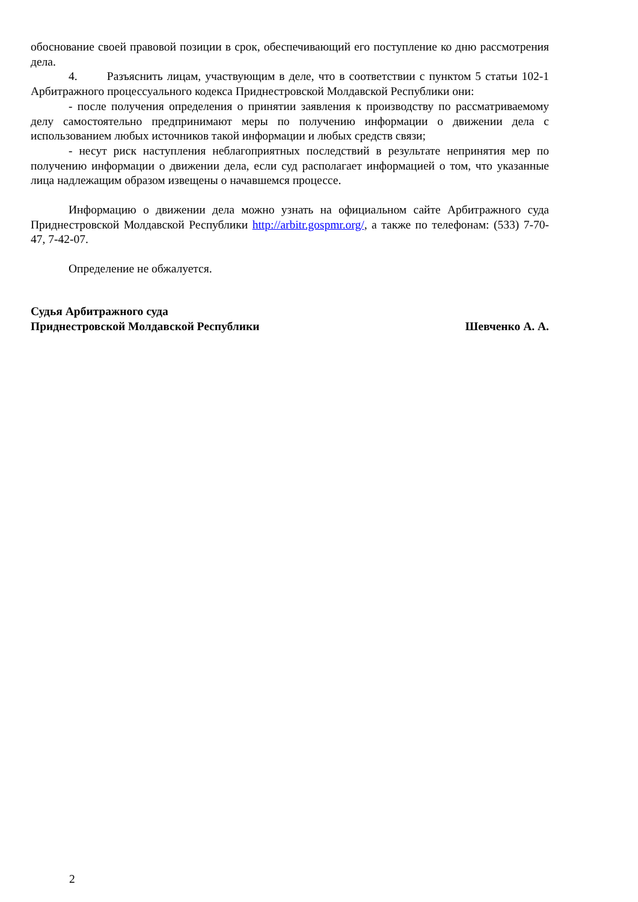обоснование своей правовой позиции в срок, обеспечивающий его поступление ко дню рассмотрения дела.
4. Разъяснить лицам, участвующим в деле, что в соответствии с пунктом 5 статьи 102-1 Арбитражного процессуального кодекса Приднестровской Молдавской Республики они:
- после получения определения о принятии заявления к производству по рассматриваемому делу самостоятельно предпринимают меры по получению информации о движении дела с использованием любых источников такой информации и любых средств связи;
- несут риск наступления неблагоприятных последствий в результате непринятия мер по получению информации о движении дела, если суд располагает информацией о том, что указанные лица надлежащим образом извещены о начавшемся процессе.
Информацию о движении дела можно узнать на официальном сайте Арбитражного суда Приднестровской Молдавской Республики http://arbitr.gospmr.org/, а также по телефонам: (533) 7-70-47, 7-42-07.
Определение не обжалуется.
Судья Арбитражного суда
Приднестровской Молдавской Республики
Шевченко А. А.
2